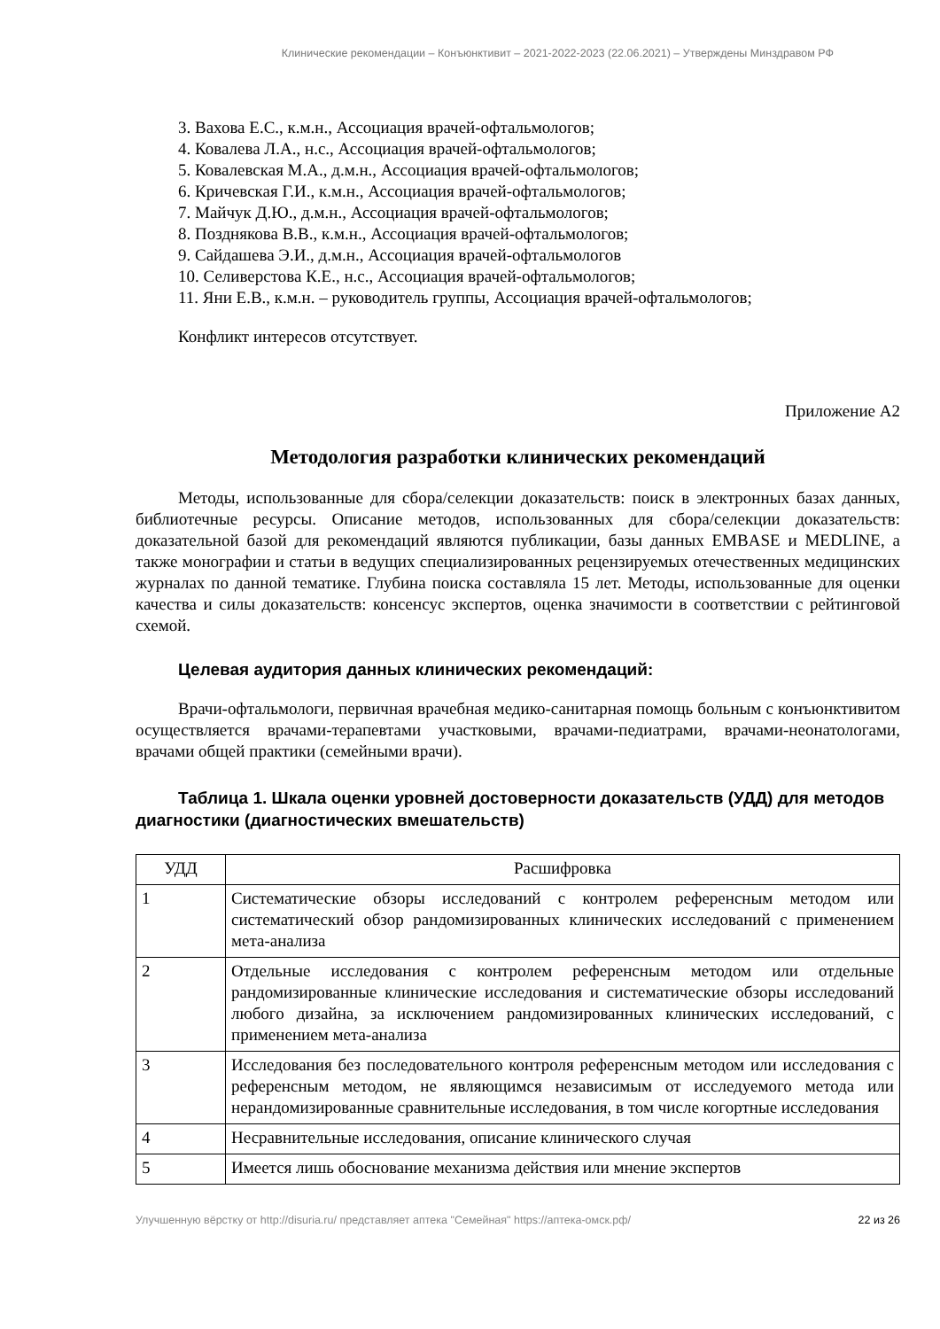Клинические рекомендации – Конъюнктивит – 2021-2022-2023 (22.06.2021) – Утверждены Минздравом РФ
3. Вахова Е.С., к.м.н., Ассоциация врачей-офтальмологов;
4. Ковалева Л.А., н.с., Ассоциация врачей-офтальмологов;
5. Ковалевская М.А., д.м.н., Ассоциация врачей-офтальмологов;
6. Кричевская Г.И., к.м.н., Ассоциация врачей-офтальмологов;
7. Майчук Д.Ю., д.м.н., Ассоциация врачей-офтальмологов;
8. Позднякова В.В., к.м.н., Ассоциация врачей-офтальмологов;
9. Сайдашева Э.И., д.м.н., Ассоциация врачей-офтальмологов
10. Селиверстова К.Е., н.с., Ассоциация врачей-офтальмологов;
11. Яни Е.В., к.м.н. – руководитель группы, Ассоциация врачей-офтальмологов;
Конфликт интересов отсутствует.
Приложение А2
Методология разработки клинических рекомендаций
Методы, использованные для сбора/селекции доказательств: поиск в электронных базах данных, библиотечные ресурсы. Описание методов, использованных для сбора/селекции доказательств: доказательной базой для рекомендаций являются публикации, базы данных EMBASE и MEDLINE, а также монографии и статьи в ведущих специализированных рецензируемых отечественных медицинских журналах по данной тематике. Глубина поиска составляла 15 лет. Методы, использованные для оценки качества и силы доказательств: консенсус экспертов, оценка значимости в соответствии с рейтинговой схемой.
Целевая аудитория данных клинических рекомендаций:
Врачи-офтальмологи, первичная врачебная медико-санитарная помощь больным с конъюнктивитом осуществляется врачами-терапевтами участковыми, врачами-педиатрами, врачами-неонатологами, врачами общей практики (семейными врачи).
Таблица 1. Шкала оценки уровней достоверности доказательств (УДД) для методов диагностики (диагностических вмешательств)
| УДД | Расшифровка |
| --- | --- |
| 1 | Систематические обзоры исследований с контролем референсным методом или систематический обзор рандомизированных клинических исследований с применением мета-анализа |
| 2 | Отдельные исследования с контролем референсным методом или отдельные рандомизированные клинические исследования и систематические обзоры исследований любого дизайна, за исключением рандомизированных клинических исследований, с применением мета-анализа |
| 3 | Исследования без последовательного контроля референсным методом или исследования с референсным методом, не являющимся независимым от исследуемого метода или нерандомизированные сравнительные исследования, в том числе когортные исследования |
| 4 | Несравнительные исследования, описание клинического случая |
| 5 | Имеется лишь обоснование механизма действия или мнение экспертов |
Улучшенную вёрстку от http://disuria.ru/ представляет аптека "Семейная" https://аптека-омск.рф/ 22 из 26